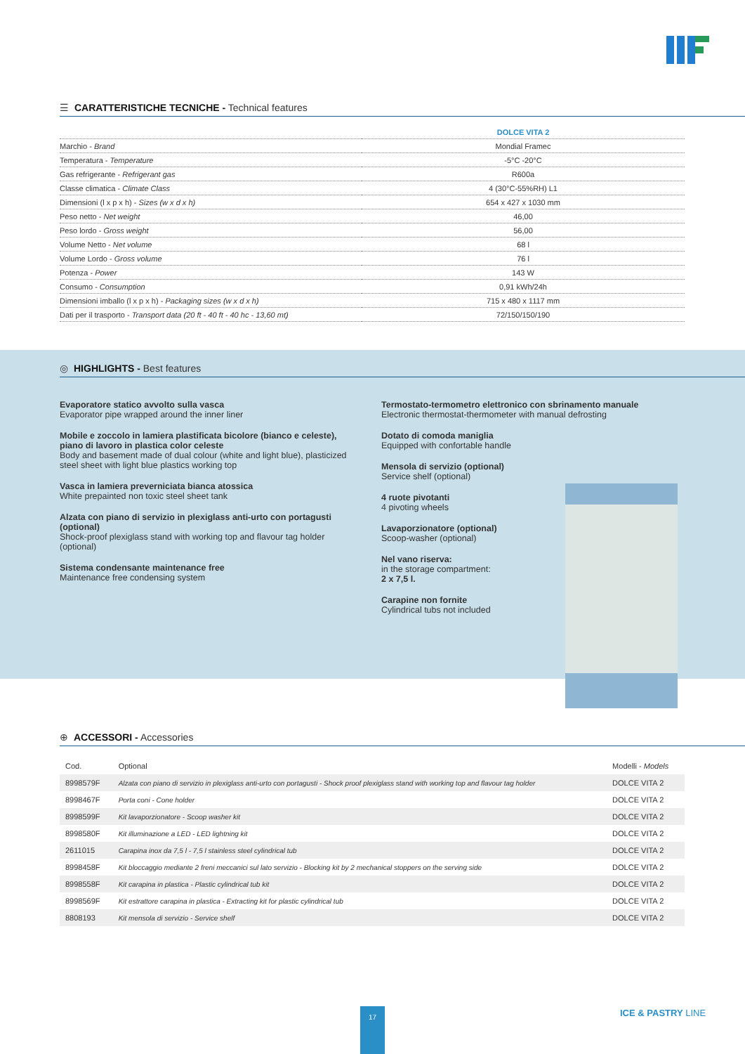☰ CARATTERISTICHE TECNICHE - Technical features
| | DOLCE VITA 2 |
| Marchio - Brand | Mondial Framec |
| Temperatura - Temperature | -5°C -20°C |
| Gas refrigerante - Refrigerant gas | R600a |
| Classe climatica - Climate Class | 4 (30°C-55%RH) L1 |
| Dimensioni (l x p x h) - Sizes (w x d x h) | 654 x 427 x 1030 mm |
| Peso netto - Net weight | 46,00 |
| Peso lordo - Gross weight | 56,00 |
| Volume Netto - Net volume | 68 l |
| Volume Lordo - Gross volume | 76 l |
| Potenza - Power | 143 W |
| Consumo - Consumption | 0,91 kWh/24h |
| Dimensioni imballo (l x p x h) - Packaging sizes (w x d x h) | 715 x 480 x 1117 mm |
| Dati per il trasporto - Transport data (20 ft - 40 ft - 40 hc - 13,60 mt) | 72/150/150/190 |
◎ HIGHLIGHTS - Best features
Evaporatore statico avvolto sulla vasca
Evaporator pipe wrapped around the inner liner
Mobile e zoccolo in lamiera plastificata bicolore (bianco e celeste), piano di lavoro in plastica color celeste
Body and basement made of dual colour (white and light blue), plasticized steel sheet with light blue plastics working top
Vasca in lamiera preverniciata bianca atossica
White prepainted non toxic steel sheet tank
Alzata con piano di servizio in plexiglass anti-urto con portagusti (optional)
Shock-proof plexiglass stand with working top and flavour tag holder (optional)
Sistema condensante maintenance free
Maintenance free condensing system
Termostato-termometro elettronico con sbrinamento manuale
Electronic thermostat-thermometer with manual defrosting
Dotato di comoda maniglia
Equipped with confortable handle
Mensola di servizio (optional)
Service shelf (optional)
4 ruote pivotanti
4 pivoting wheels
Lavaporzionatore (optional)
Scoop-washer (optional)
Nel vano riserva:
in the storage compartment:
2 x 7,5 l.
Carapine non fornite
Cylindrical tubs not included
⊕ ACCESSORI - Accessories
| Cod. | Optional | Modelli - Models |
| --- | --- | --- |
| 8998579F | Alzata con piano di servizio in plexiglass anti-urto con portagusti - Shock proof plexiglass stand with working top and flavour tag holder | DOLCE VITA 2 |
| 8998467F | Porta coni - Cone holder | DOLCE VITA 2 |
| 8998599F | Kit lavaporzionatore - Scoop washer kit | DOLCE VITA 2 |
| 8998580F | Kit illuminazione a LED - LED lightning kit | DOLCE VITA 2 |
| 2611015 | Carapina inox da 7,5 l - 7,5 l stainless steel cylindrical tub | DOLCE VITA 2 |
| 8998458F | Kit bloccaggio mediante 2 freni meccanici sul lato servizio - Blocking kit by 2 mechanical stoppers on the serving side | DOLCE VITA 2 |
| 8998558F | Kit carapina in plastica - Plastic cylindrical tub kit | DOLCE VITA 2 |
| 8998569F | Kit estrattore carapina in plastica - Extracting kit for plastic cylindrical tub | DOLCE VITA 2 |
| 8808193 | Kit mensola di servizio - Service shelf | DOLCE VITA 2 |
17 ICE & PASTRY LINE